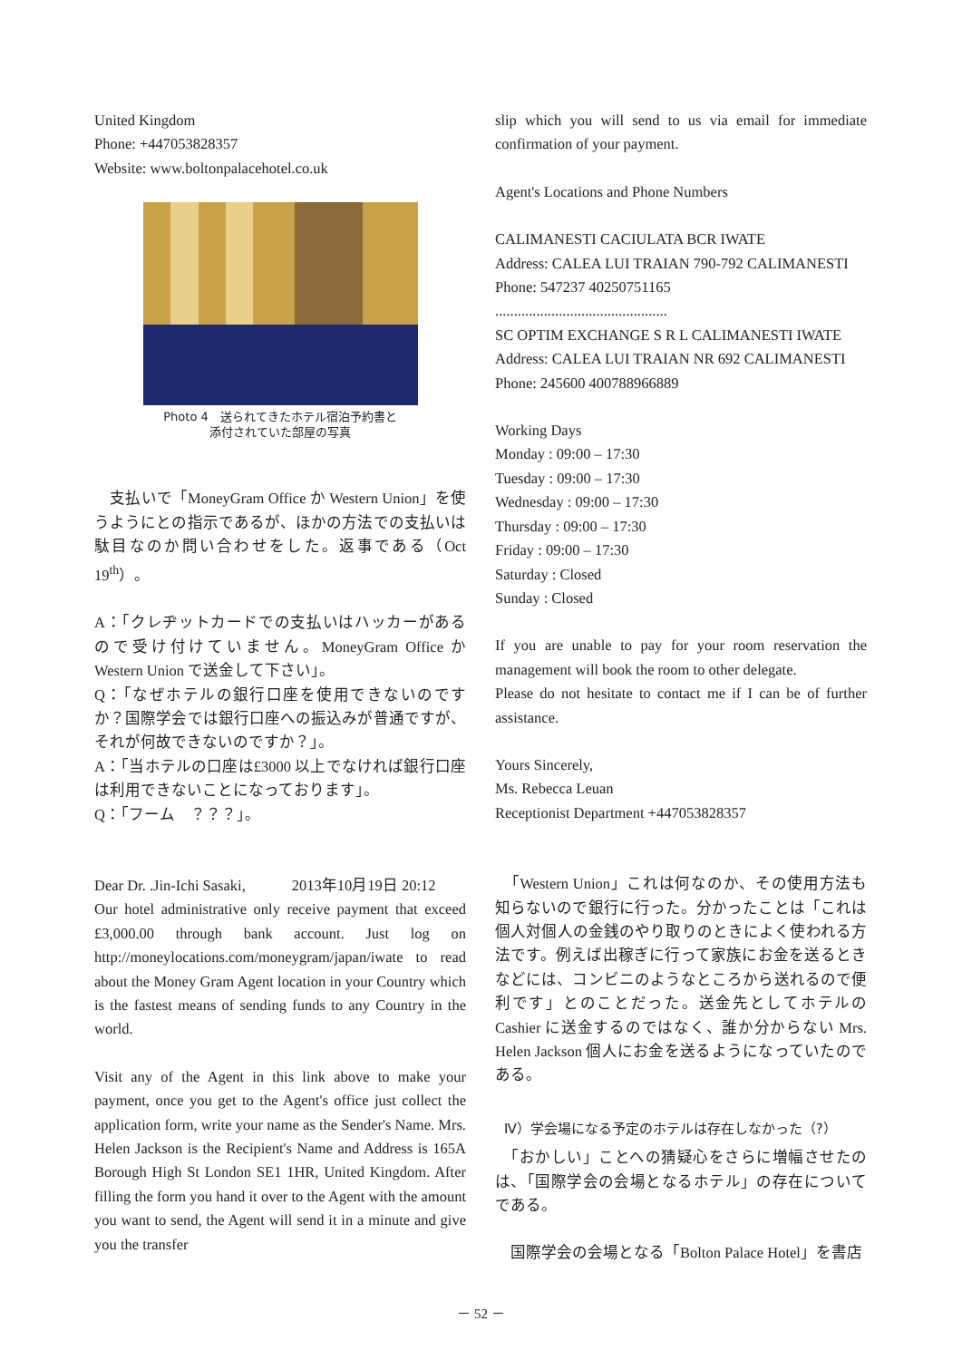United Kingdom
Phone: +447053828357
Website: www.boltonpalacehotel.co.uk
Photo 4　送られてきたホテル宿泊予約書と
添付されていた部屋の写真
　支払いで「MoneyGram Office か Western Union」を使うようにとの指示であるが、ほかの方法での支払いは駄目なのか問い合わせをした。返事である（Oct 19<sup>th</sup>）。
A：「クレヂットカードでの支払いはハッカーがあるので受け付けていません。MoneyGram Office か Western Union で送金して下さい」。
Q：「なぜホテルの銀行口座を使用できないのですか？国際学会では銀行口座への振込みが普通ですが、それが何故できないのですか？」。
A：「当ホテルの口座は£3000 以上でなければ銀行口座は利用できないことになっております」。
Q：「フーム　？？？」。
Dear Dr. .Jin-Ichi Sasaki,　　　2013年10月19日 20:12
Our hotel administrative only receive payment that exceed £3,000.00 through bank account. Just log on http://moneylocations.com/moneygram/japan/iwate to read about the Money Gram Agent location in your Country which is the fastest means of sending funds to any Country in the world.
Visit any of the Agent in this link above to make your payment, once you get to the Agent's office just collect the application form, write your name as the Sender's Name. Mrs. Helen Jackson is the Recipient's Name and Address is 165A Borough High St London SE1 1HR, United Kingdom. After filling the form you hand it over to the Agent with the amount you want to send, the Agent will send it in a minute and give you the transfer
slip which you will send to us via email for immediate confirmation of your payment.
Agent's Locations and Phone Numbers
CALIMANESTI CACIULATA BCR IWATE
Address: CALEA LUI TRAIAN 790-792 CALIMANESTI
Phone: 547237 40250751165
..............................................
SC OPTIM EXCHANGE S R L CALIMANESTI IWATE
Address: CALEA LUI TRAIAN NR 692 CALIMANESTI
Phone: 245600 400788966889
Working Days
Monday : 09:00 – 17:30
Tuesday : 09:00 – 17:30
Wednesday : 09:00 – 17:30
Thursday : 09:00 – 17:30
Friday : 09:00 – 17:30
Saturday : Closed
Sunday : Closed
If you are unable to pay for your room reservation the management will book the room to other delegate.
Please do not hesitate to contact me if I can be of further assistance.
Yours Sincerely,
Ms. Rebecca Leuan
Receptionist Department +447053828357
　「Western Union」これは何なのか、その使用方法も知らないので銀行に行った。分かったことは「これは個人対個人の金銭のやり取りのときによく使われる方法です。例えば出稼ぎに行って家族にお金を送るときなどには、コンビニのようなところから送れるので便利です」とのことだった。送金先としてホテルの Cashier に送金するのではなく、誰か分からない Mrs. Helen Jackson 個人にお金を送るようになっていたのである。
Ⅳ）学会場になる予定のホテルは存在しなかった（?）
　「おかしい」ことへの猜疑心をさらに増幅させたのは、「国際学会の会場となるホテル」の存在についてである。
　国際学会の会場となる「Bolton Palace Hotel」を書店
－ 52 －